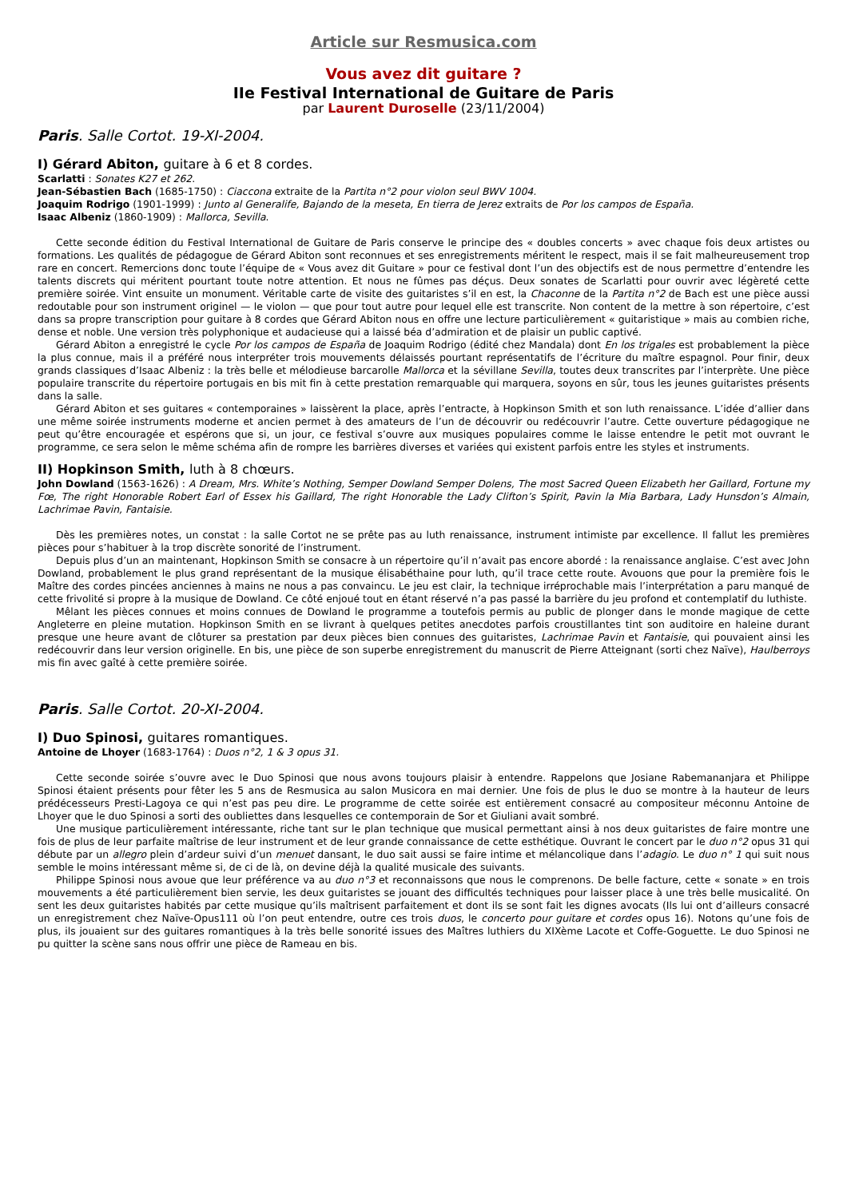Article sur Resmusica.com
Vous avez dit guitare ?
IIe Festival International de Guitare de Paris
par Laurent Duroselle (23/11/2004)
Paris. Salle Cortot. 19-XI-2004.
I) Gérard Abiton, guitare à 6 et 8 cordes.
Scarlatti : Sonates K27 et 262.
Jean-Sébastien Bach (1685-1750) : Ciaccona extraite de la Partita n°2 pour violon seul BWV 1004.
Joaquim Rodrigo (1901-1999) : Junto al Generalife, Bajando de la meseta, En tierra de Jerez extraits de Por los campos de España.
Isaac Albeniz (1860-1909) : Mallorca, Sevilla.
Cette seconde édition du Festival International de Guitare de Paris conserve le principe des « doubles concerts » avec chaque fois deux artistes ou formations. Les qualités de pédagogue de Gérard Abiton sont reconnues et ses enregistrements méritent le respect, mais il se fait malheureusement trop rare en concert. Remercions donc toute l’équipe de « Vous avez dit Guitare » pour ce festival dont l’un des objectifs est de nous permettre d’entendre les talents discrets qui méritent pourtant toute notre attention. Et nous ne fûmes pas déçus. Deux sonates de Scarlatti pour ouvrir avec légèreté cette première soirée. Vint ensuite un monument. Véritable carte de visite des guitaristes s’il en est, la Chaconne de la Partita n°2 de Bach est une pièce aussi redoutable pour son instrument originel — le violon — que pour tout autre pour lequel elle est transcrite. Non content de la mettre à son répertoire, c’est dans sa propre transcription pour guitare à 8 cordes que Gérard Abiton nous en offre une lecture particulièrement « guitaristique » mais au combien riche, dense et noble. Une version très polyphonique et audacieuse qui a laissé béa d’admiration et de plaisir un public captivé.
Gérard Abiton a enregistré le cycle Por los campos de España de Joaquim Rodrigo (édité chez Mandala) dont En los trigales est probablement la pièce la plus connue, mais il a préféré nous interpréter trois mouvements délaissés pourtant représentatifs de l’écriture du maître espagnol. Pour finir, deux grands classiques d’Isaac Albeniz : la très belle et mélodieuse barcarolle Mallorca et la sévillane Sevilla, toutes deux transcrites par l’interprète. Une pièce populaire transcrite du répertoire portugais en bis mit fin à cette prestation remarquable qui marquera, soyons en sûr, tous les jeunes guitaristes présents dans la salle.
Gérard Abiton et ses guitares « contemporaines » laissèrent la place, après l’entracte, à Hopkinson Smith et son luth renaissance. L’idée d’allier dans une même soirée instruments moderne et ancien permet à des amateurs de l’un de découvrir ou redécouvrir l’autre. Cette ouverture pédagogique ne peut qu’être encouragée et espérons que si, un jour, ce festival s’ouvre aux musiques populaires comme le laisse entendre le petit mot ouvrant le programme, ce sera selon le même schéma afin de rompre les barrières diverses et variées qui existent parfois entre les styles et instruments.
II) Hopkinson Smith, luth à 8 chœurs.
John Dowland (1563-1626) : A Dream, Mrs. White’s Nothing, Semper Dowland Semper Dolens, The most Sacred Queen Elizabeth her Gaillard, Fortune my Fœ, The right Honorable Robert Earl of Essex his Gaillard, The right Honorable the Lady Clifton’s Spirit, Pavin la Mia Barbara, Lady Hunsdon’s Almain, Lachrimae Pavin, Fantaisie.
Dès les premières notes, un constat : la salle Cortot ne se prête pas au luth renaissance, instrument intimiste par excellence. Il fallut les premières pièces pour s’habituer à la trop discrète sonorité de l’instrument.
Depuis plus d’un an maintenant, Hopkinson Smith se consacre à un répertoire qu’il n’avait pas encore abordé : la renaissance anglaise. C’est avec John Dowland, probablement le plus grand représentant de la musique élisabéthaine pour luth, qu’il trace cette route. Avouons que pour la première fois le Maître des cordes pincées anciennes à mains ne nous a pas convaincu. Le jeu est clair, la technique irréprochable mais l’interprétation a paru manqué de cette frivolité si propre à la musique de Dowland. Ce côté enjoué tout en étant réservé n’a pas passé la barrière du jeu profond et contemplatif du luthiste.
Mêlant les pièces connues et moins connues de Dowland le programme a toutefois permis au public de plonger dans le monde magique de cette Angleterre en pleine mutation. Hopkinson Smith en se livrant à quelques petites anecdotes parfois croustillantes tint son auditoire en haleine durant presque une heure avant de clôturer sa prestation par deux pièces bien connues des guitaristes, Lachrimae Pavin et Fantaisie, qui pouvaient ainsi les redécouvrir dans leur version originelle. En bis, une pièce de son superbe enregistrement du manuscrit de Pierre Atteignant (sorti chez Naïve), Haulberroys mis fin avec gaîté à cette première soirée.
Paris. Salle Cortot. 20-XI-2004.
I) Duo Spinosi, guitares romantiques.
Antoine de Lhoyer (1683-1764) : Duos n°2, 1 & 3 opus 31.
Cette seconde soirée s’ouvre avec le Duo Spinosi que nous avons toujours plaisir à entendre. Rappelons que Josiane Rabemananjara et Philippe Spinosi étaient présents pour fêter les 5 ans de Resmusica au salon Musicora en mai dernier. Une fois de plus le duo se montre à la hauteur de leurs prédécesseurs Presti-Lagoya ce qui n’est pas peu dire. Le programme de cette soirée est entièrement consacré au compositeur méconnu Antoine de Lhoyer que le duo Spinosi a sorti des oubliettes dans lesquelles ce contemporain de Sor et Giuliani avait sombré.
Une musique particulièrement intéressante, riche tant sur le plan technique que musical permettant ainsi à nos deux guitaristes de faire montre une fois de plus de leur parfaite maîtrise de leur instrument et de leur grande connaissance de cette esthétique. Ouvrant le concert par le duo n°2 opus 31 qui débute par un allegro plein d’ardeur suivi d’un menuet dansant, le duo sait aussi se faire intime et mélancolique dans l’adagio. Le duo n° 1 qui suit nous semble le moins intéressant même si, de ci de là, on devine déjà la qualité musicale des suivants.
Philippe Spinosi nous avoue que leur préférence va au duo n°3 et reconnaissons que nous le comprenons. De belle facture, cette « sonate » en trois mouvements a été particulièrement bien servie, les deux guitaristes se jouant des difficultés techniques pour laisser place à une très belle musicalité. On sent les deux guitaristes habités par cette musique qu’ils maîtrisent parfaitement et dont ils se sont fait les dignes avocats (Ils lui ont d’ailleurs consacré un enregistrement chez Naïve-Opus111 où l’on peut entendre, outre ces trois duos, le concerto pour guitare et cordes opus 16). Notons qu’une fois de plus, ils jouaient sur des guitares romantiques à la très belle sonorité issues des Maîtres luthiers du XIXème Lacote et Coffe-Goguette. Le duo Spinosi ne pu quitter la scène sans nous offrir une pièce de Rameau en bis.